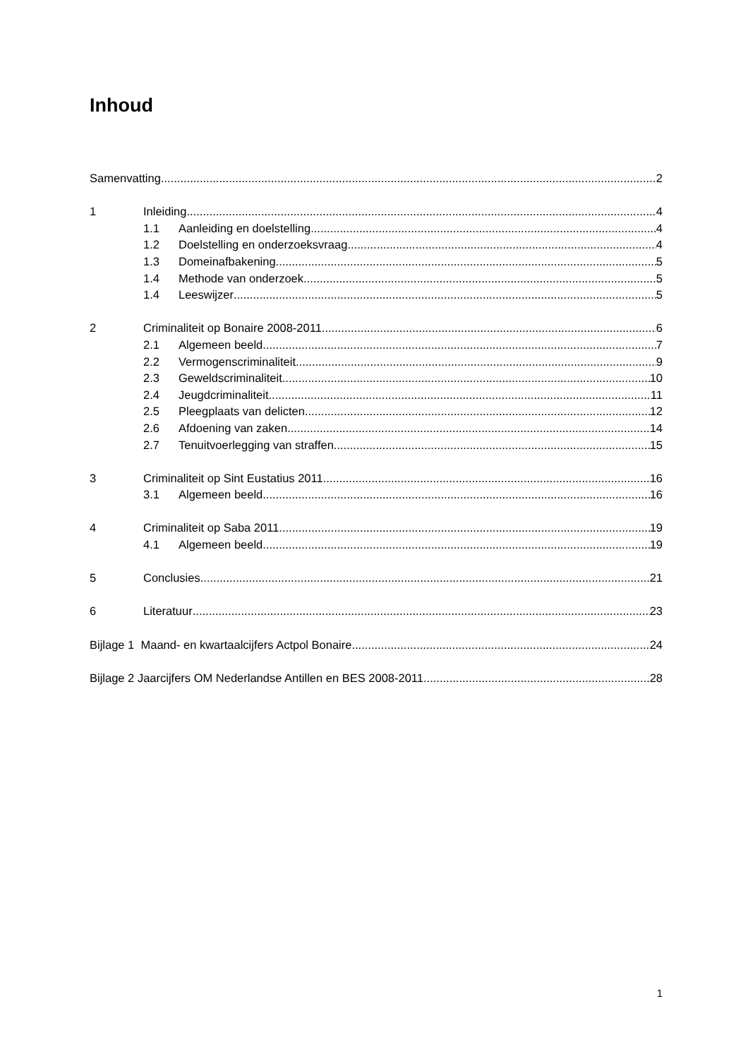Inhoud
Samenvatting 2
1 Inleiding 4
1.1 Aanleiding en doelstelling 4
1.2 Doelstelling en onderzoeksvraag 4
1.3 Domeinafbakening 5
1.4 Methode van onderzoek 5
1.4 Leeswijzer 5
2 Criminaliteit op Bonaire 2008-2011 6
2.1 Algemeen beeld 7
2.2 Vermogenscriminaliteit 9
2.3 Geweldscriminaliteit 10
2.4 Jeugdcriminaliteit 11
2.5 Pleegplaats van delicten 12
2.6 Afdoening van zaken 14
2.7 Tenuitvoerlegging van straffen 15
3 Criminaliteit op Sint Eustatius 2011 16
3.1 Algemeen beeld 16
4 Criminaliteit op Saba 2011 19
4.1 Algemeen beeld 19
5 Conclusies 21
6 Literatuur 23
Bijlage 1 Maand- en kwartaalcijfers Actpol Bonaire 24
Bijlage 2 Jaarcijfers OM Nederlandse Antillen en BES 2008-2011 28
1